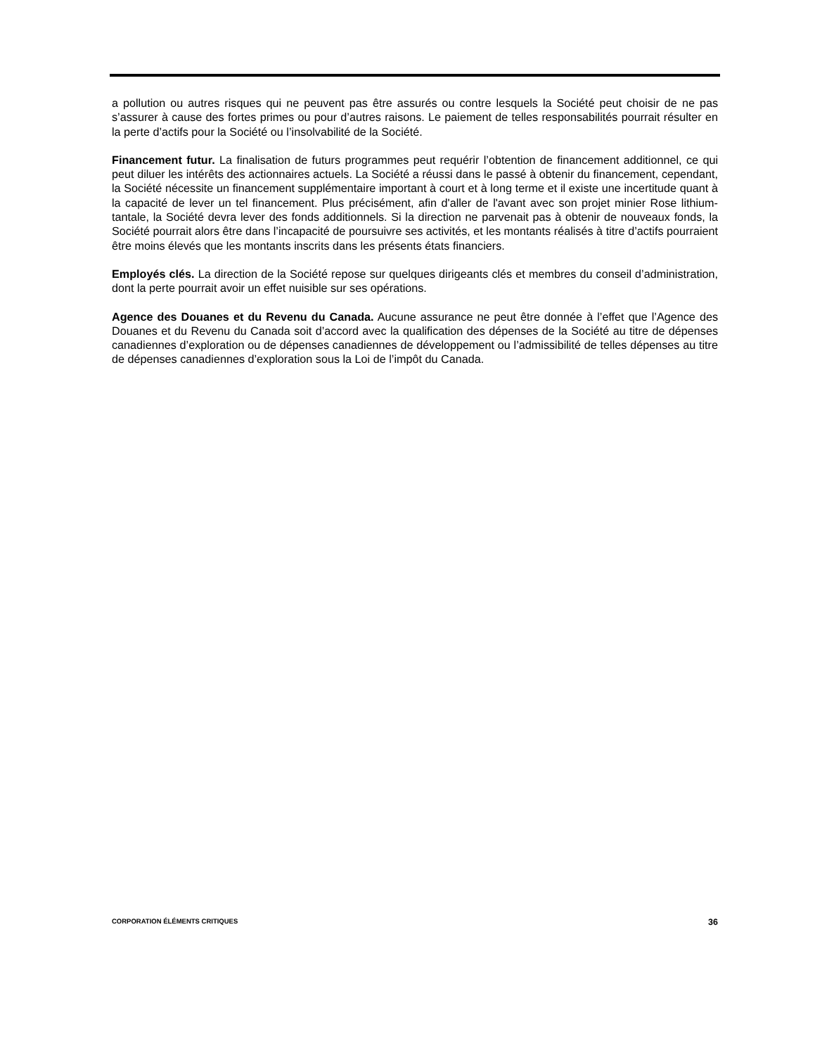a pollution ou autres risques qui ne peuvent pas être assurés ou contre lesquels la Société peut choisir de ne pas s’assurer à cause des fortes primes ou pour d’autres raisons. Le paiement de telles responsabilités pourrait résulter en la perte d’actifs pour la Société ou l’insolvabilité de la Société.
Financement futur. La finalisation de futurs programmes peut requérir l’obtention de financement additionnel, ce qui peut diluer les intérêts des actionnaires actuels. La Société a réussi dans le passé à obtenir du financement, cependant, la Société nécessite un financement supplémentaire important à court et à long terme et il existe une incertitude quant à la capacité de lever un tel financement. Plus précisément, afin d'aller de l'avant avec son projet minier Rose lithium-tantale, la Société devra lever des fonds additionnels. Si la direction ne parvenait pas à obtenir de nouveaux fonds, la Société pourrait alors être dans l’incapacité de poursuivre ses activités, et les montants réalisés à titre d’actifs pourraient être moins élevés que les montants inscrits dans les présents états financiers.
Employés clés. La direction de la Société repose sur quelques dirigeants clés et membres du conseil d’administration, dont la perte pourrait avoir un effet nuisible sur ses opérations.
Agence des Douanes et du Revenu du Canada. Aucune assurance ne peut être donnée à l’effet que l’Agence des Douanes et du Revenu du Canada soit d’accord avec la qualification des dépenses de la Société au titre de dépenses canadiennes d’exploration ou de dépenses canadiennes de développement ou l’admissibilité de telles dépenses au titre de dépenses canadiennes d’exploration sous la Loi de l’impôt du Canada.
CORPORATION ÉLÉMENTS CRITIQUES 36